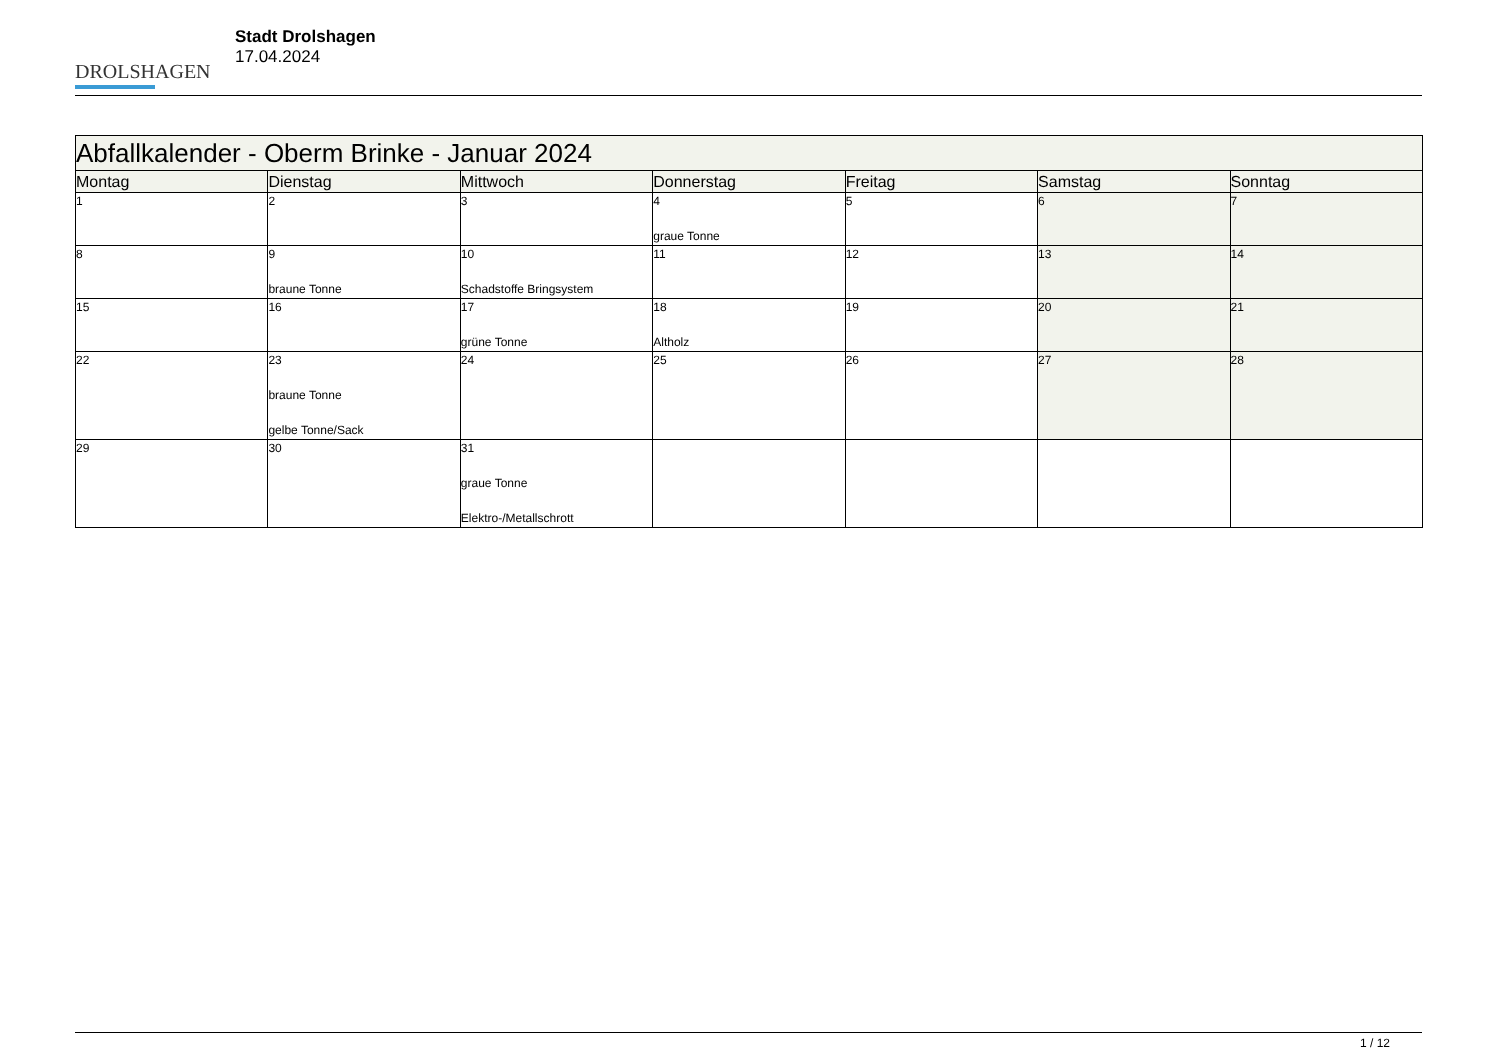DROLSHAGEN
Stadt Drolshagen
17.04.2024
| Abfallkalender - Oberm Brinke - Januar 2024 | | | | | | |
| Montag | Dienstag | Mittwoch | Donnerstag | Freitag | Samstag | Sonntag |
| 1 | 2 | 3 | 4 graue Tonne | 5 | 6 | 7 |
| 8 | 9 braune Tonne | 10 Schadstoffe Bringsystem | 11 | 12 | 13 | 14 |
| 15 | 16 | 17 grüne Tonne | 18 Altholz | 19 | 20 | 21 |
| 22 | 23 braune Tonne gelbe Tonne/Sack | 24 | 25 | 26 | 27 | 28 |
| 29 | 30 | 31 graue Tonne Elektro-/Metallschrott | | | | |
1 / 12